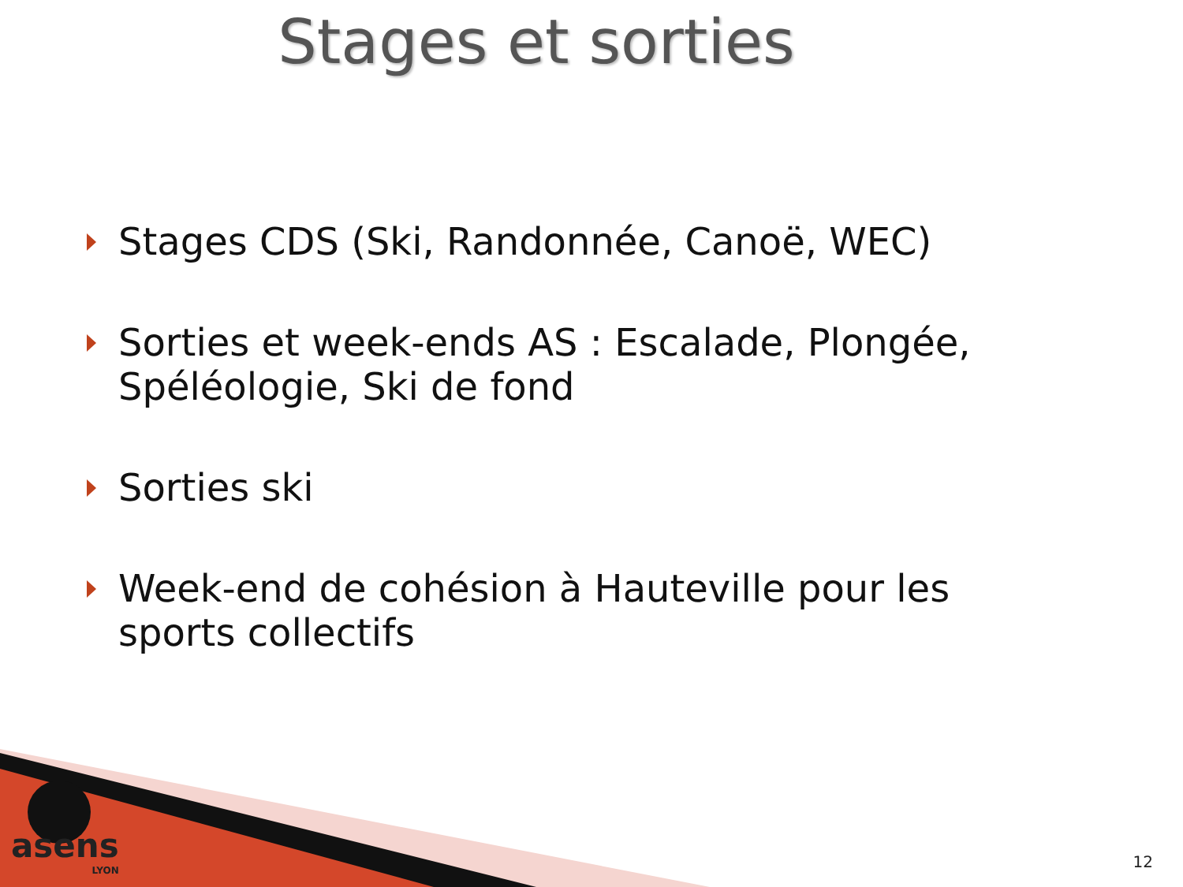Stages et sorties
Stages CDS (Ski, Randonnée, Canoë, WEC)
Sorties et week-ends AS : Escalade, Plongée, Spéléologie, Ski de fond
Sorties ski
Week-end de cohésion à Hauteville pour les sports collectifs
asens
LYON
12